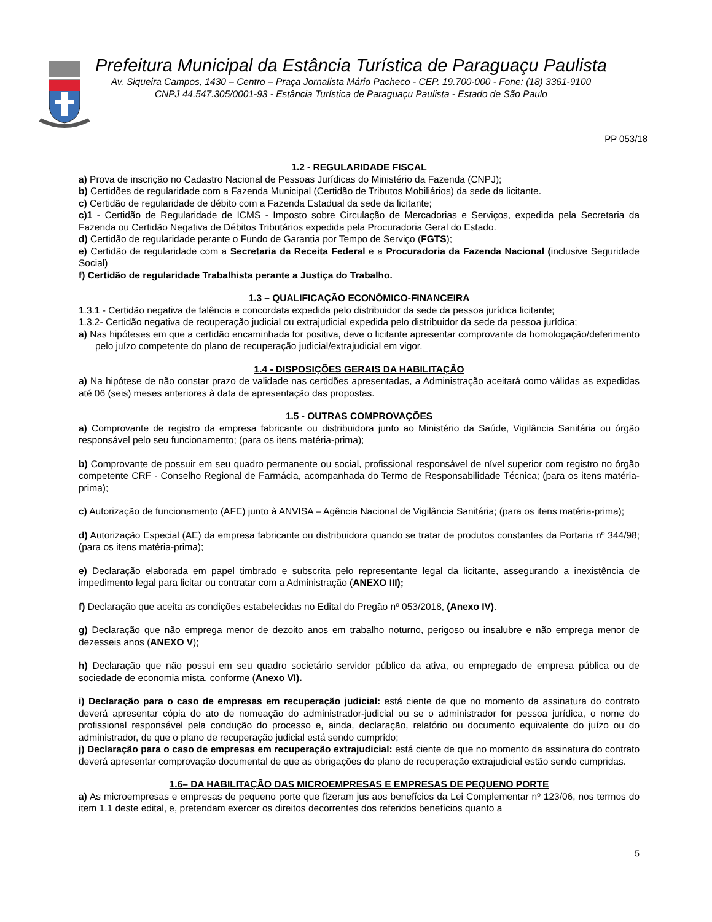Prefeitura Municipal da Estância Turística de Paraguaçu Paulista
Av. Siqueira Campos, 1430 – Centro – Praça Jornalista Mário Pacheco - CEP. 19.700-000 - Fone: (18) 3361-9100
CNPJ 44.547.305/0001-93 - Estância Turística de Paraguaçu Paulista - Estado de São Paulo
PP 053/18
1.2 - REGULARIDADE FISCAL
a) Prova de inscrição no Cadastro Nacional de Pessoas Jurídicas do Ministério da Fazenda (CNPJ);
b) Certidões de regularidade com a Fazenda Municipal (Certidão de Tributos Mobiliários) da sede da licitante.
c) Certidão de regularidade de débito com a Fazenda Estadual da sede da licitante;
c)1 - Certidão de Regularidade de ICMS - Imposto sobre Circulação de Mercadorias e Serviços, expedida pela Secretaria da Fazenda ou Certidão Negativa de Débitos Tributários expedida pela Procuradoria Geral do Estado.
d) Certidão de regularidade perante o Fundo de Garantia por Tempo de Serviço (FGTS);
e) Certidão de regularidade com a Secretaria da Receita Federal e a Procuradoria da Fazenda Nacional (inclusive Seguridade Social)
f) Certidão de regularidade Trabalhista perante a Justiça do Trabalho.
1.3 – QUALIFICAÇÃO ECONÔMICO-FINANCEIRA
1.3.1 - Certidão negativa de falência e concordata expedida pelo distribuidor da sede da pessoa jurídica licitante;
1.3.2- Certidão negativa de recuperação judicial ou extrajudicial expedida pelo distribuidor da sede da pessoa jurídica;
a) Nas hipóteses em que a certidão encaminhada for positiva, deve o licitante apresentar comprovante da homologação/deferimento pelo juízo competente do plano de recuperação judicial/extrajudicial em vigor.
1.4 - DISPOSIÇÕES GERAIS DA HABILITAÇÃO
a) Na hipótese de não constar prazo de validade nas certidões apresentadas, a Administração aceitará como válidas as expedidas até 06 (seis) meses anteriores à data de apresentação das propostas.
1.5 - OUTRAS COMPROVAÇÕES
a) Comprovante de registro da empresa fabricante ou distribuidora junto ao Ministério da Saúde, Vigilância Sanitária ou órgão responsável pelo seu funcionamento; (para os itens matéria-prima);
b) Comprovante de possuir em seu quadro permanente ou social, profissional responsável de nível superior com registro no órgão competente CRF - Conselho Regional de Farmácia, acompanhada do Termo de Responsabilidade Técnica; (para os itens matéria-prima);
c) Autorização de funcionamento (AFE) junto à ANVISA – Agência Nacional de Vigilância Sanitária; (para os itens matéria-prima);
d) Autorização Especial (AE) da empresa fabricante ou distribuidora quando se tratar de produtos constantes da Portaria nº 344/98; (para os itens matéria-prima);
e) Declaração elaborada em papel timbrado e subscrita pelo representante legal da licitante, assegurando a inexistência de impedimento legal para licitar ou contratar com a Administração (ANEXO III);
f) Declaração que aceita as condições estabelecidas no Edital do Pregão nº 053/2018, (Anexo IV).
g) Declaração que não emprega menor de dezoito anos em trabalho noturno, perigoso ou insalubre e não emprega menor de dezesseis anos (ANEXO V);
h) Declaração que não possui em seu quadro societário servidor público da ativa, ou empregado de empresa pública ou de sociedade de economia mista, conforme (Anexo VI).
i) Declaração para o caso de empresas em recuperação judicial: está ciente de que no momento da assinatura do contrato deverá apresentar cópia do ato de nomeação do administrador-judicial ou se o administrador for pessoa jurídica, o nome do profissional responsável pela condução do processo e, ainda, declaração, relatório ou documento equivalente do juízo ou do administrador, de que o plano de recuperação judicial está sendo cumprido;
j) Declaração para o caso de empresas em recuperação extrajudicial: está ciente de que no momento da assinatura do contrato deverá apresentar comprovação documental de que as obrigações do plano de recuperação extrajudicial estão sendo cumpridas.
1.6– DA HABILITAÇÃO DAS MICROEMPRESAS E EMPRESAS DE PEQUENO PORTE
a) As microempresas e empresas de pequeno porte que fizeram jus aos benefícios da Lei Complementar nº 123/06, nos termos do item 1.1 deste edital, e, pretendam exercer os direitos decorrentes dos referidos benefícios quanto a
5